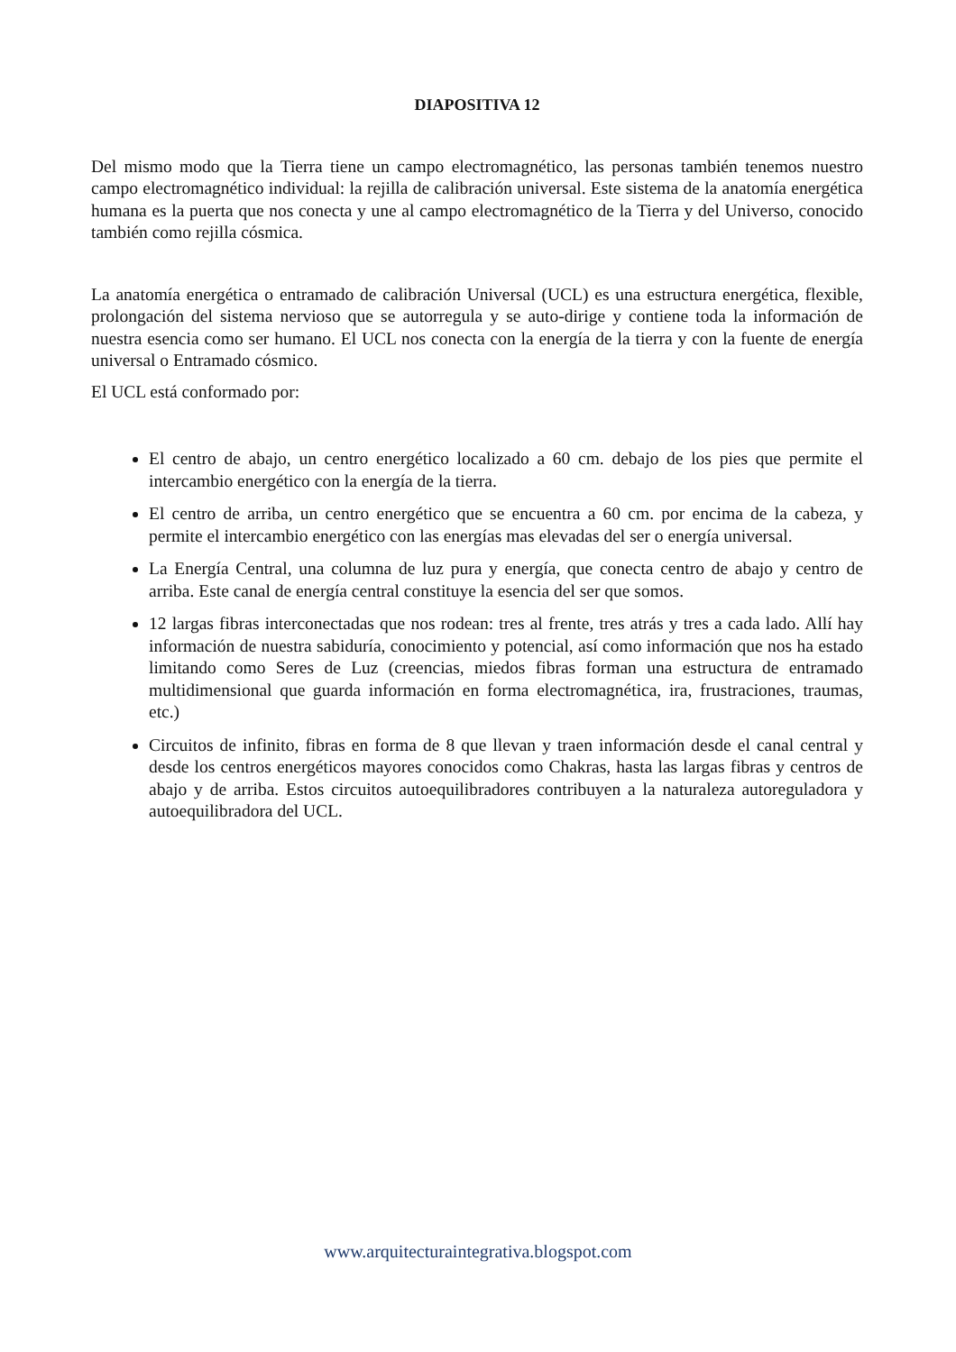DIAPOSITIVA 12
Del mismo modo que la Tierra tiene un campo electromagnético, las personas también tenemos nuestro campo electromagnético individual: la rejilla de calibración universal. Este sistema de la anatomía energética humana es la puerta que nos conecta y une al campo electromagnético de la Tierra y del Universo, conocido también como rejilla cósmica.
La anatomía energética o entramado de calibración Universal (UCL) es una estructura energética, flexible, prolongación del sistema nervioso que se autorregula y se auto-dirige y contiene toda la información de nuestra esencia como ser humano. El UCL nos conecta con la energía de la tierra y con la fuente de energía universal o Entramado cósmico.
El UCL está conformado por:
El centro de abajo, un centro energético localizado a 60 cm. debajo de los pies que permite el intercambio energético con la energía de la tierra.
El centro de arriba, un centro energético que se encuentra a 60 cm. por encima de la cabeza, y permite el intercambio energético con las energías mas elevadas del ser o energía universal.
La Energía Central, una columna de luz pura y energía, que conecta centro de abajo y centro de arriba. Este canal de energía central constituye la esencia del ser que somos.
12 largas fibras interconectadas que nos rodean: tres al frente, tres atrás y tres a cada lado. Allí hay información de nuestra sabiduría, conocimiento y potencial, así como información que nos ha estado limitando como Seres de Luz (creencias, miedos fibras forman una estructura de entramado multidimensional que guarda información en forma electromagnética, ira, frustraciones, traumas, etc.)
Circuitos de infinito, fibras en forma de 8 que llevan y traen información desde el canal central y desde los centros energéticos mayores conocidos como Chakras, hasta las largas fibras y centros de abajo y de arriba. Estos circuitos autoequilibradores contribuyen a la naturaleza autoreguladora y autoequilibradora del UCL.
www.arquitecturaintegrativa.blogspot.com